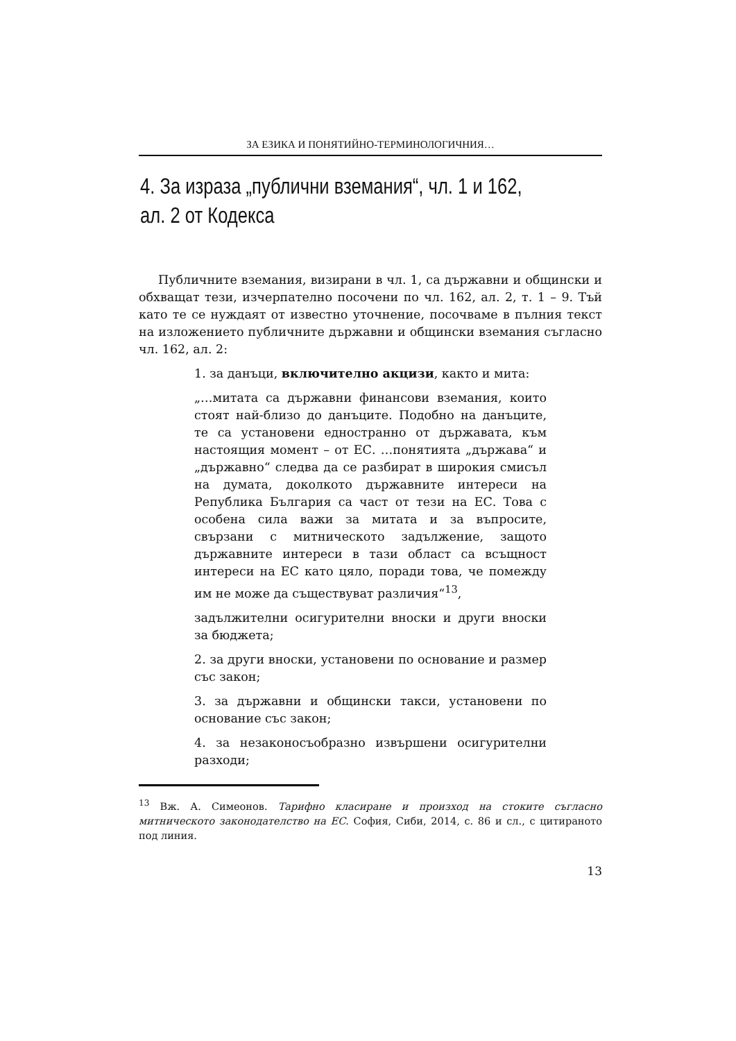ЗА ЕЗИКА И ПОНЯТИЙНО-ТЕРМИНОЛОГИЧНИЯ…
4. За израза „публични вземания“, чл. 1 и 162,
ал. 2 от Кодекса
Публичните вземания, визирани в чл. 1, са държавни и общински и обхващат тези, изчерпателно посочени по чл. 162, ал. 2, т. 1 – 9. Тъй като те се нуждаят от известно уточнение, посочваме в пълния текст на изложението публичните държавни и общински вземания съгласно чл. 162, ал. 2:
1. за данъци, включително акцизи, както и мита:
„…митата са държавни финансови вземания, които стоят най-близо до данъците. Подобно на данъците, те са установени едностранно от държавата, към настоящия момент – от ЕС. …понятията „държава“ и „държавно“ следва да се разбират в широкия смисъл на думата, доколкото държавните интереси на Република България са част от тези на ЕС. Това с особена сила важи за митата и за въпросите, свързани с митническото задължение, защото държавните интереси в тази област са всъщност интереси на ЕС като цяло, поради това, че помежду им не може да съществуват различия“<sup>13</sup>,
задължителни осигурителни вноски и други вноски за бюджета;
2. за други вноски, установени по основание и размер със закон;
3. за държавни и общински такси, установени по основание със закон;
4. за незаконосъобразно извършени осигурителни разходи;
<sup>13</sup> Вж. А. Симеонов. Тарифно класиране и произход на стоките съгласно митническото законодателство на ЕС. София, Сиби, 2014, с. 86 и сл., с цитираното под линия.
13